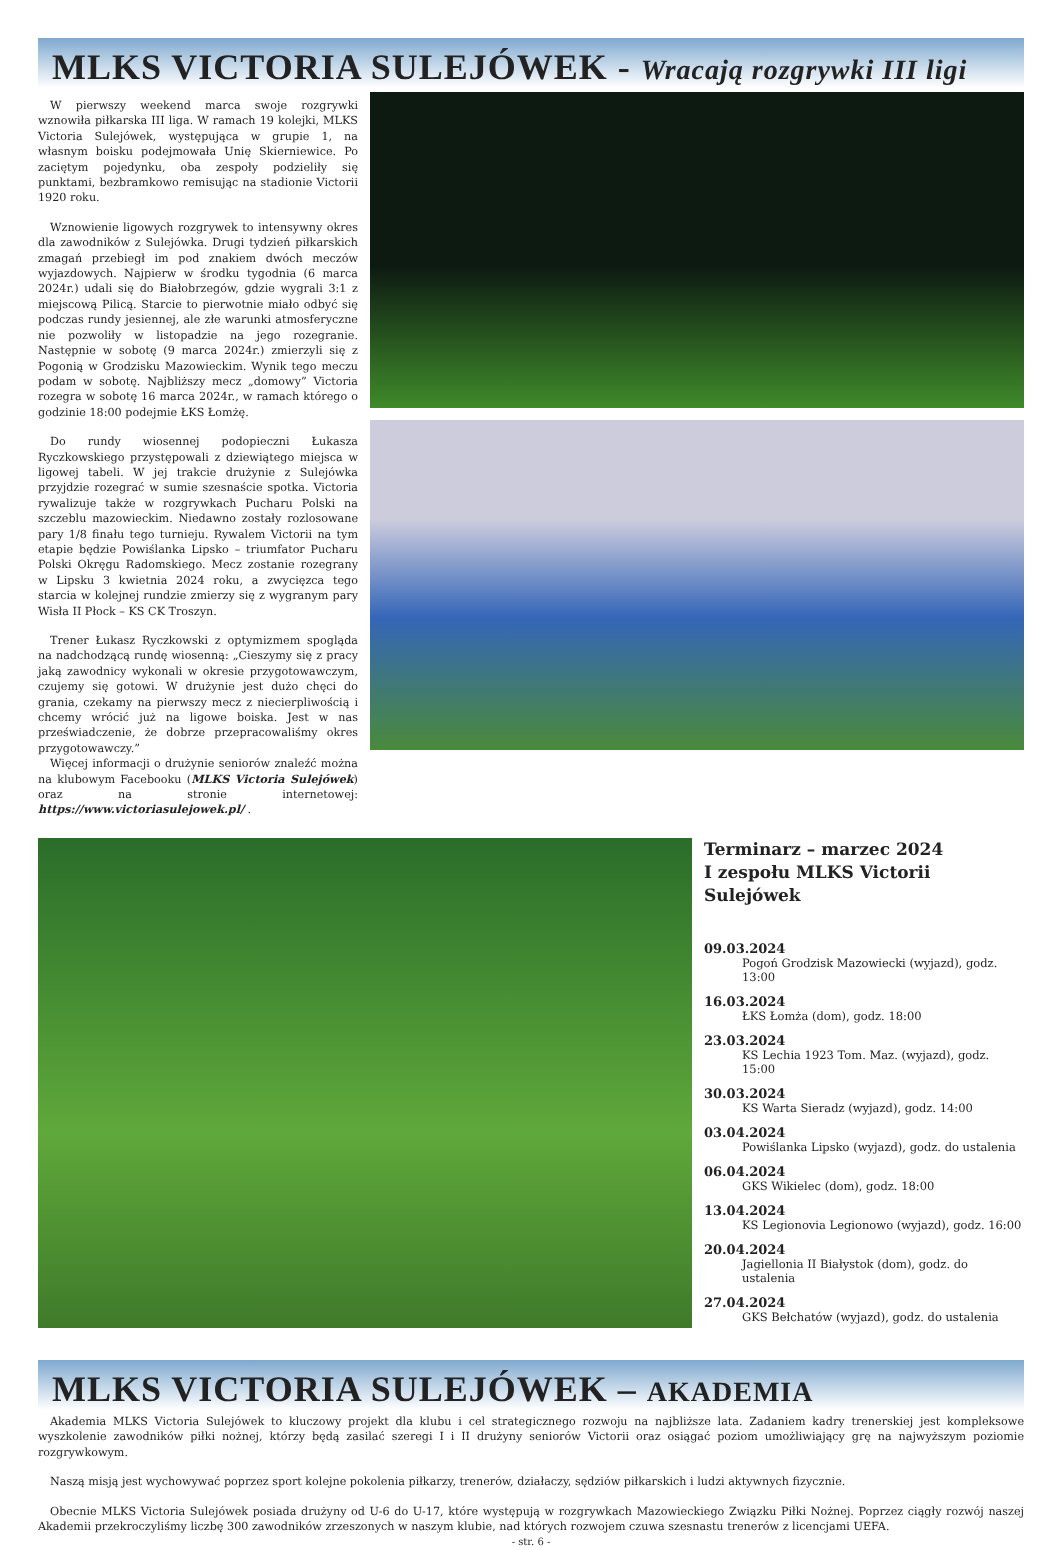MLKS VICTORIA SULEJÓWEK - Wracają rozgrywki III ligi
W pierwszy weekend marca swoje rozgrywki wznowiła piłkarska III liga. W ramach 19 kolejki, MLKS Victoria Sulejówek, występująca w grupie 1, na własnym boisku podejmowała Unię Skierniewice. Po zaciętym pojedynku, oba zespoły podzieliły się punktami, bezbramkowo remisując na stadionie Victorii 1920 roku.
Wznowienie ligowych rozgrywek to intensywny okres dla zawodników z Sulejówka. Drugi tydzień piłkarskich zmagań przebiegł im pod znakiem dwóch meczów wyjazdowych. Najpierw w środku tygodnia (6 marca 2024r.) udali się do Białobrzegów, gdzie wygrali 3:1 z miejscową Pilicą. Starcie to pierwotnie miało odbyć się podczas rundy jesiennej, ale złe warunki atmosferyczne nie pozwoliły w listopadzie na jego rozegranie. Następnie w sobotę (9 marca 2024r.) zmierzyli się z Pogonią w Grodzisku Mazowieckim. Wynik tego meczu podam w sobotę. Najbliższy mecz „domowy” Victoria rozegra w sobotę 16 marca 2024r., w ramach którego o godzinie 18:00 podejmie ŁKS Łomżę.
Do rundy wiosennej podopieczni Łukasza Ryczkowskiego przystępowali z dziewiątego miejsca w ligowej tabeli. W jej trakcie drużynie z Sulejówka przyjdzie rozegrać w sumie szesnaście spotka. Victoria rywalizuje także w rozgrywkach Pucharu Polski na szczeblu mazowieckim. Niedawno zostały rozlosowane pary 1/8 finału tego turnieju. Rywalem Victorii na tym etapie będzie Powiślanka Lipsko – triumfator Pucharu Polski Okręgu Radomskiego. Mecz zostanie rozegrany w Lipsku 3 kwietnia 2024 roku, a zwycięzca tego starcia w kolejnej rundzie zmierzy się z wygranym pary Wisła II Płock – KS CK Troszyn.
Trener Łukasz Ryczkowski z optymizmem spogląda na nadchodzącą rundę wiosenną: „Cieszymy się z pracy jaką zawodnicy wykonali w okresie przygotowawczym, czujemy się gotowi. W drużynie jest dużo chęci do grania, czekamy na pierwszy mecz z niecierpliwością i chcemy wrócić już na ligowe boiska. Jest w nas przeświadczenie, że dobrze przepracowaliśmy okres przygotowawczy.”
Więcej informacji o drużynie seniorów znaleźć można na klubowym Facebooku (MLKS Victoria Sulejówek) oraz na stronie internetowej: https://www.victoriasulejowek.pl/ .
Terminarz – marzec 2024
I zespołu MLKS Victorii Sulejówek
09.03.2024
Pogoń Grodzisk Mazowiecki (wyjazd), godz. 13:00
16.03.2024
ŁKS Łomża (dom), godz. 18:00
23.03.2024
KS Lechia 1923 Tom. Maz. (wyjazd), godz. 15:00
30.03.2024
KS Warta Sieradz (wyjazd), godz. 14:00
03.04.2024
Powiślanka Lipsko (wyjazd), godz. do ustalenia
06.04.2024
GKS Wikielec (dom), godz. 18:00
13.04.2024
KS Legionovia Legionowo (wyjazd), godz. 16:00
20.04.2024
Jagiellonia II Białystok (dom), godz. do ustalenia
27.04.2024
GKS Bełchatów (wyjazd), godz. do ustalenia
MLKS VICTORIA SULEJÓWEK – AKADEMIA
Akademia MLKS Victoria Sulejówek to kluczowy projekt dla klubu i cel strategicznego rozwoju na najbliższe lata. Zadaniem kadry trenerskiej jest kompleksowe wyszkolenie zawodników piłki nożnej, którzy będą zasilać szeregi I i II drużyny seniorów Victorii oraz osiągać poziom umożliwiający grę na najwyższym poziomie rozgrywkowym.
Naszą misją jest wychowywać poprzez sport kolejne pokolenia piłkarzy, trenerów, działaczy, sędziów piłkarskich i ludzi aktywnych fizycznie.
Obecnie MLKS Victoria Sulejówek posiada drużyny od U-6 do U-17, które występują w rozgrywkach Mazowieckiego Związku Piłki Nożnej. Poprzez ciągły rozwój naszej Akademii przekroczyliśmy liczbę 300 zawodników zrzeszonych w naszym klubie, nad których rozwojem czuwa szesnastu trenerów z licencjami UEFA.
- str. 6 -